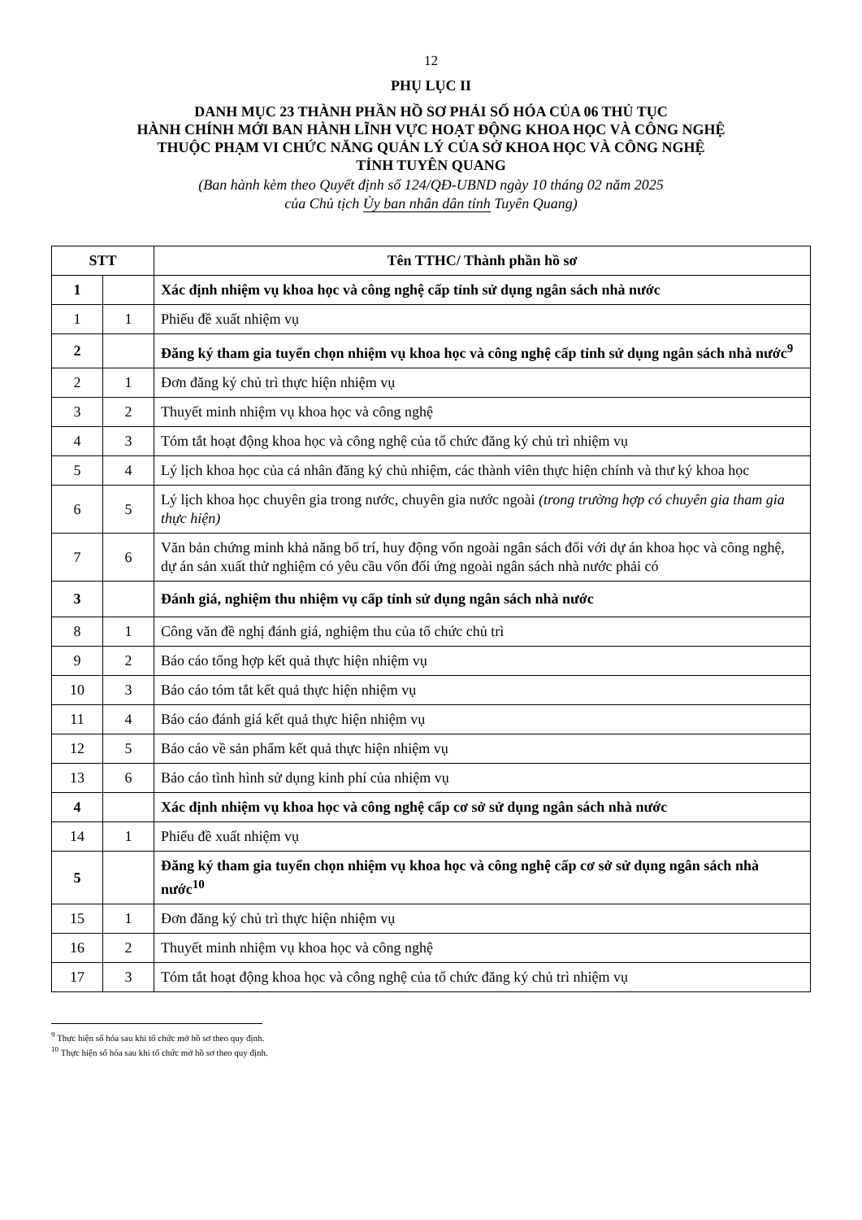12
PHỤ LỤC II
DANH MỤC 23 THÀNH PHẦN HỒ SƠ PHẢI SỐ HÓA CỦA 06 THỦ TỤC
HÀNH CHÍNH MỚI BAN HÀNH LĨNH VỰC HOẠT ĐỘNG KHOA HỌC VÀ CÔNG NGHỆ
THUỘC PHẠM VI CHỨC NĂNG QUẢN LÝ CỦA SỞ KHOA HỌC VÀ CÔNG NGHỆ
TỈNH TUYÊN QUANG
(Ban hành kèm theo Quyết định số 124/QĐ-UBND ngày 10 tháng 02 năm 2025
của Chủ tịch Ủy ban nhân dân tỉnh Tuyên Quang)
| STT | | Tên TTHC/ Thành phần hồ sơ |
| --- | --- | --- |
| 1 | | Xác định nhiệm vụ khoa học và công nghệ cấp tỉnh sử dụng ngân sách nhà nước |
| 1 | 1 | Phiếu đề xuất nhiệm vụ |
| 2 | | Đăng ký tham gia tuyển chọn nhiệm vụ khoa học và công nghệ cấp tỉnh sử dụng ngân sách nhà nước<sup>9</sup> |
| 2 | 1 | Đơn đăng ký chủ trì thực hiện nhiệm vụ |
| 3 | 2 | Thuyết minh nhiệm vụ khoa học và công nghệ |
| 4 | 3 | Tóm tắt hoạt động khoa học và công nghệ của tổ chức đăng ký chủ trì nhiệm vụ |
| 5 | 4 | Lý lịch khoa học của cá nhân đăng ký chủ nhiệm, các thành viên thực hiện chính và thư ký khoa học |
| 6 | 5 | Lý lịch khoa học chuyên gia trong nước, chuyên gia nước ngoài (trong trường hợp có chuyên gia tham gia thực hiện) |
| 7 | 6 | Văn bản chứng minh khả năng bố trí, huy động vốn ngoài ngân sách đối với dự án khoa học và công nghệ, dự án sản xuất thử nghiệm có yêu cầu vốn đối ứng ngoài ngân sách nhà nước phải có |
| 3 | | Đánh giá, nghiệm thu nhiệm vụ cấp tỉnh sử dụng ngân sách nhà nước |
| 8 | 1 | Công văn đề nghị đánh giá, nghiệm thu của tổ chức chủ trì |
| 9 | 2 | Báo cáo tổng hợp kết quả thực hiện nhiệm vụ |
| 10 | 3 | Báo cáo tóm tắt kết quả thực hiện nhiệm vụ |
| 11 | 4 | Báo cáo đánh giá kết quả thực hiện nhiệm vụ |
| 12 | 5 | Báo cáo về sản phẩm kết quả thực hiện nhiệm vụ |
| 13 | 6 | Báo cáo tình hình sử dụng kinh phí của nhiệm vụ |
| 4 | | Xác định nhiệm vụ khoa học và công nghệ cấp cơ sở sử dụng ngân sách nhà nước |
| 14 | 1 | Phiếu đề xuất nhiệm vụ |
| 5 | | Đăng ký tham gia tuyển chọn nhiệm vụ khoa học và công nghệ cấp cơ sở sử dụng ngân sách nhà nước<sup>10</sup> |
| 15 | 1 | Đơn đăng ký chủ trì thực hiện nhiệm vụ |
| 16 | 2 | Thuyết minh nhiệm vụ khoa học và công nghệ |
| 17 | 3 | Tóm tắt hoạt động khoa học và công nghệ của tổ chức đăng ký chủ trì nhiệm vụ |
<sup>9</sup> Thực hiện số hóa sau khi tổ chức mở hồ sơ theo quy định.
<sup>10</sup> Thực hiện số hóa sau khi tổ chức mở hồ sơ theo quy định.